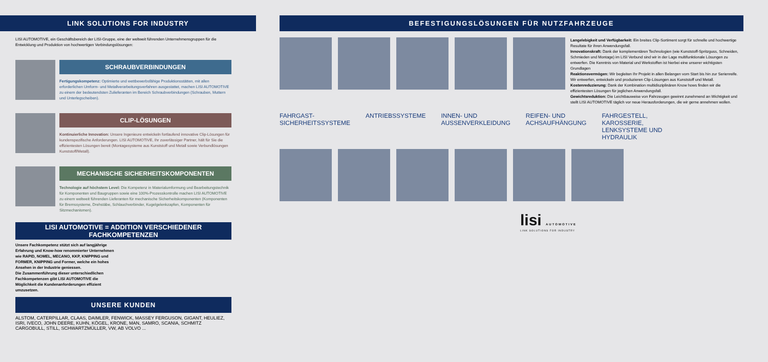LINK SOLUTIONS FOR INDUSTRY
LISI AUTOMOTIVE, ein Geschäftsbereich der LISI-Gruppe, eine der weltweit führenden Unternehmensgruppen für die Entwicklung und Produktion von hochwertigen Verbindungslösungen:
SCHRAUBVERBINDUNGEN
Fertigungskompetenz: Optimierte und wettbewerbsfähige Produktionsstätten, mit allen erforderlichen Umform- und Metallverarbeitungsverfahren ausgestattet, machen LISI AUTOMOTIVE zu einem der bedeutendsten Zulieferanten im Bereich Schraubverbindungen (Schrauben, Muttern und Unterlegscheiben).
CLIP-LÖSUNGEN
Kontinuierliche Innovation: Unsere Ingenieure entwickeln fortlaufend innovative Clip-Lösungen für kundenspezifische Anforderungen. LISI AUTOMOTIVE, Ihr zuverlässiger Partner, hält für Sie die effizientesten Lösungen bereit (Montagesysteme aus Kunststoff und Metall sowie Verbundlösungen Kunststoff/Metall).
MECHANISCHE SICHERHEITSKOMPONENTEN
Technologie auf höchstem Level: Die Kompetenz in Materialumformung und Bearbeitungstechnik für Komponenten und Baugruppen sowie eine 100%-Prozesskontrolle machen LISI AUTOMOTIVE zu einem weltweit führenden Lieferanten für mechanische Sicherheitskomponenten (Komponenten für Bremssysteme, Drehstäbe, Schlauchverbinder, Kugelgelenkzapfen, Komponenten für Sitzmechanismen).
LISI AUTOMOTIVE = ADDITION VERSCHIEDENER FACHKOMPETENZEN
Unsere Fachkompetenz stützt sich auf langjährige Erfahrung und Know-how renommierter Unternehmen wie RAPID, NOMEL, MECANO, KKP, KNIPPING und FORMER, KNIPPING und Former, welche ein hohes Ansehen in der Industrie geniessen.
Die Zusammenführung dieser unterschiedlichen Fachkompetenzen gibt LISI AUTOMOTIVE die Möglichkeit die Kundenanforderungen effizient umzusetzen.
UNSERE KUNDEN
ALSTOM, CATERPILLAR, CLAAS, DAIMLER, FENWICK, MASSEY FERGUSON, GIGANT, HEULIEZ, ISRI, IVECO, JOHN DEERE, KUHN, KÖGEL, KRONE, MAN, SAMRO, SCANIA, SCHMITZ CARGOBULL, STILL, SCHWARTZMÜLLER, VW, AB VOLVO ...
BEFESTIGUNGSLÖSUNGEN FÜR NUTZFAHRZEUGE
Langelebigkeit und Verfügbarkeit: Ein breites Clip-Sortiment sorgt für schnelle und hochwertige Resultate für ihren Anwendungsfall.
Innovationskraft: Dank der komplementären Technologien (wie Kunststoff-Spritzguss, Schneiden, Schmieden und Montage) im LISI Verbund sind wir in der Lage multifunktionale Lösungen zu entwerfen. Die Kenntnis von Material und Werkstoffen ist hierbei eine unserer wichtigsten Grundlagen
Reaktionsvermögen: Wir begleiten Ihr Projekt in allen Belangen vom Start bis hin zur Serienreife. Wir entwerfen, entwickeln und produzieren Clip-Lösungen aus Kunststoff und Metall.
Kostenreduzierung: Dank der Kombination multidisziplinären Know hows finden wir die effizientesten Lösungen für jeglichen Anwendungsfall.
Gewichtsreduktion: Die Leichtbauweise von Fahrzeugen gewinnt zunehmend an Wichtigkeit und stellt LISI AUTOMOTIVE täglich vor neue Herausforderungen, die wir gerne annehmen wollen.
FAHRGAST-
SICHERHEITSSYSTEME
ANTRIEBSSYSTEME INNEN- UND
AUSSENVERKLEIDUNG
REIFEN- UND
ACHSAUFHÄNGUNG
FAHRGESTELL,
KAROSSERIE,
LENKSYSTEME UND
HYDRAULIK
lisi AUTOMOTIVE
LINK SOLUTIONS FOR INDUSTRY